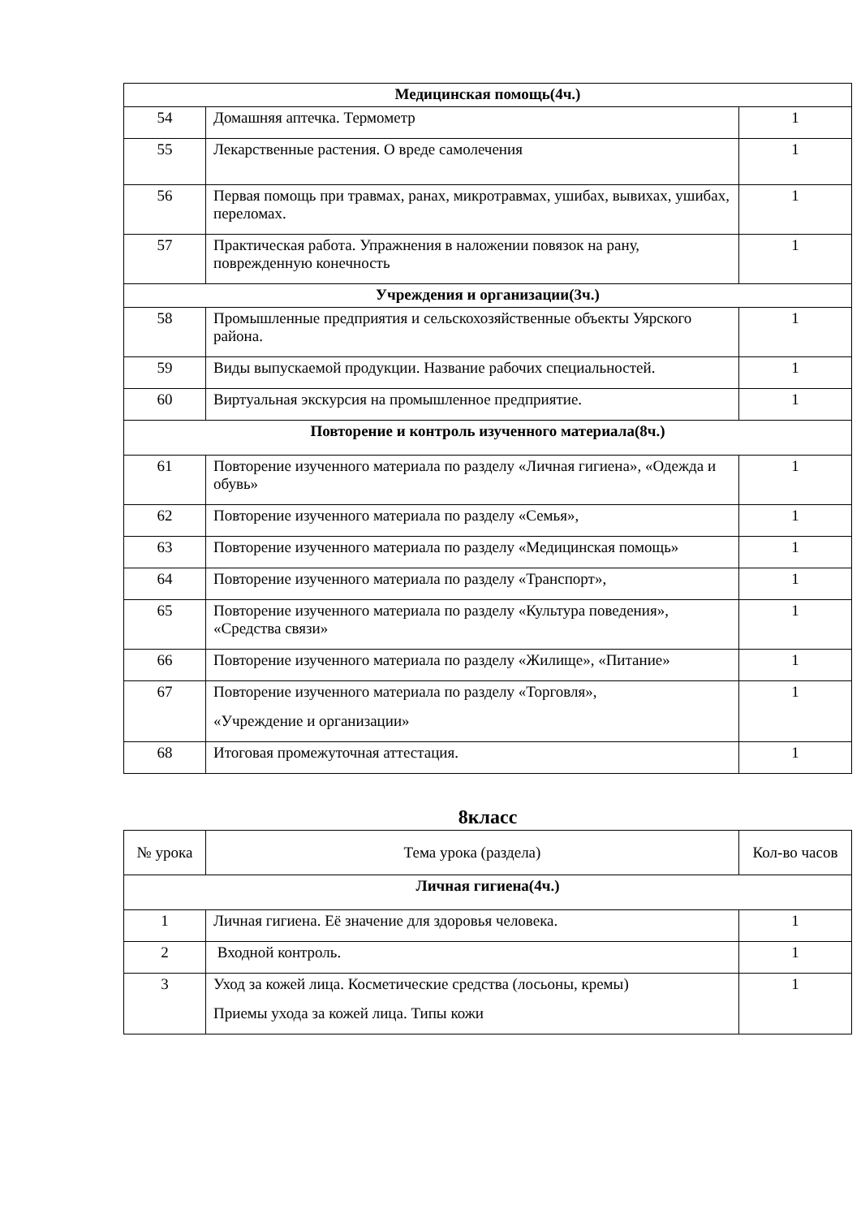| Медицинская помощь(4ч.) | | |
| 54 | Домашняя аптечка. Термометр | 1 |
| 55 | Лекарственные растения. О вреде самолечения | 1 |
| 56 | Первая помощь при травмах, ранах, микротравмах, ушибах, вывихах, ушибах, переломах. | 1 |
| 57 | Практическая работа. Упражнения в наложении повязок на рану, поврежденную конечность | 1 |
| Учреждения и организации(3ч.) | | |
| 58 | Промышленные предприятия и сельскохозяйственные объекты Уярского района. | 1 |
| 59 | Виды выпускаемой продукции. Название рабочих специальностей. | 1 |
| 60 | Виртуальная экскурсия на промышленное предприятие. | 1 |
| Повторение и контроль изученного материала(8ч.) | | |
| 61 | Повторение изученного материала по разделу «Личная гигиена», «Одежда и обувь» | 1 |
| 62 | Повторение изученного материала по разделу «Семья», | 1 |
| 63 | Повторение изученного материала по разделу «Медицинская помощь» | 1 |
| 64 | Повторение изученного материала по разделу «Транспорт», | 1 |
| 65 | Повторение изученного материала по разделу «Культура поведения», «Средства связи» | 1 |
| 66 | Повторение изученного материала по разделу «Жилище», «Питание» | 1 |
| 67 | Повторение изученного материала по разделу «Торговля», «Учреждение и организации» | 1 |
| 68 | Итоговая промежуточная аттестация. | 1 |
8класс
| № урока | Тема урока (раздела) | Кол-во часов |
| Личная гигиена(4ч.) | | |
| 1 | Личная гигиена. Её значение для здоровья человека. | 1 |
| 2 | Входной контроль. | 1 |
| 3 | Уход за кожей лица. Косметические средства (лосьоны, кремы) Приемы ухода за кожей лица. Типы кожи | 1 |